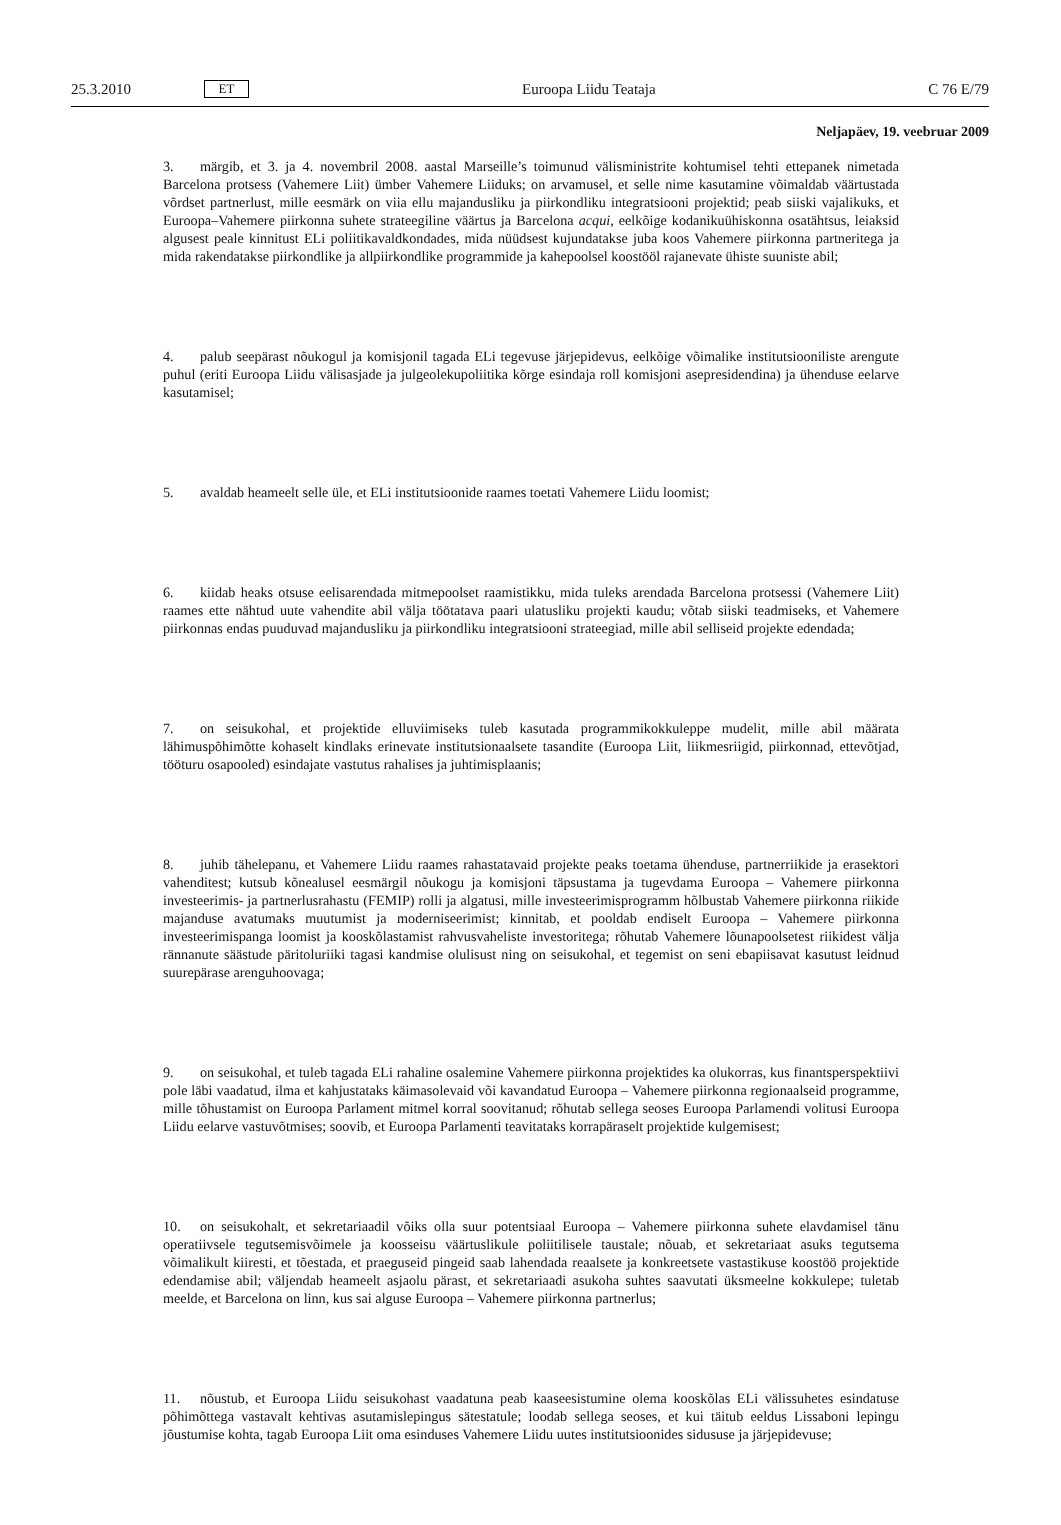25.3.2010 ET Euroopa Liidu Teataja C 76 E/79
Neljapäev, 19. veebruar 2009
3. märgib, et 3. ja 4. novembril 2008. aastal Marseille’s toimunud välisministrite kohtumisel tehti ettepanek nimetada Barcelona protsess (Vahemere Liit) ümber Vahemere Liiduks; on arvamusel, et selle nime kasutamine võimaldab väärtustada võrdset partnerlust, mille eesmärk on viia ellu majandusliku ja piirkondliku integratsiooni projektid; peab siiski vajalikuks, et Euroopa–Vahemere piirkonna suhete strateegiline väärtus ja Barcelona acqui, eelkõige kodanikuühiskonna osatähtsus, leiaksid algusest peale kinnitust ELi poliitikavaldkondades, mida nüüdsest kujundatakse juba koos Vahemere piirkonna partneritega ja mida rakendatakse piirkondlike ja allpiirkondlike programmide ja kahepoolsel koostööl rajanevate ühiste suuniste abil;
4. palub seepärast nõukogul ja komisjonil tagada ELi tegevuse järjepidevus, eelkõige võimalike institutsiooniliste arengute puhul (eriti Euroopa Liidu välisasjade ja julgeolekupoliitika kõrge esindaja roll komisjoni asepresidendina) ja ühenduse eelarve kasutamisel;
5. avaldab heameelt selle üle, et ELi institutsioonide raames toetati Vahemere Liidu loomist;
6. kiidab heaks otsuse eelisarendada mitmepoolset raamistikku, mida tuleks arendada Barcelona protsessi (Vahemere Liit) raames ette nähtud uute vahendite abil välja töötatava paari ulatusliku projekti kaudu; võtab siiski teadmiseks, et Vahemere piirkonnas endas puuduvad majandusliku ja piirkondliku integratsiooni strateegiad, mille abil selliseid projekte edendada;
7. on seisukohal, et projektide elluviimiseks tuleb kasutada programmikokkuleppe mudelit, mille abil määrata lähimuspõhimõtte kohaselt kindlaks erinevate institutsionaalsete tasandite (Euroopa Liit, liikmesriigid, piirkonnad, ettevõtjad, tööturu osapooled) esindajate vastutus rahalises ja juhtimisplaanis;
8. juhib tähelepanu, et Vahemere Liidu raames rahastatavaid projekte peaks toetama ühenduse, partnerriikide ja erasektori vahenditest; kutsub kõnealusel eesmärgil nõukogu ja komisjoni täpsustama ja tugevdama Euroopa – Vahemere piirkonna investeerimis- ja partnerlusrahastu (FEMIP) rolli ja algatusi, mille investeerimisprogramm hõlbustab Vahemere piirkonna riikide majanduse avatumaks muutumist ja moderniseerimist; kinnitab, et pooldab endiselt Euroopa – Vahemere piirkonna investeerimispanga loomist ja kooskõlastamist rahvusvaheliste investoritega; rõhutab Vahemere lõunapoolsetest riikidest välja rännanute säästude päritoluriiki tagasi kandmise olulisust ning on seisukohal, et tegemist on seni ebapiisavat kasutust leidnud suurepärase arenguhoovaga;
9. on seisukohal, et tuleb tagada ELi rahaline osalemine Vahemere piirkonna projektides ka olukorras, kus finantsperspektiivi pole läbi vaadatud, ilma et kahjustataks käimasolevaid või kavandatud Euroopa – Vahemere piirkonna regionaalseid programme, mille tõhustamist on Euroopa Parlament mitmel korral soovitanud; rõhutab sellega seoses Euroopa Parlamendi volitusi Euroopa Liidu eelarve vastuvõtmises; soovib, et Euroopa Parlamenti teavitataks korrapäraselt projektide kulgemisest;
10. on seisukohalt, et sekretariaadil võiks olla suur potentsiaal Euroopa – Vahemere piirkonna suhete elavdamisel tänu operatiivsele tegutsemisvõimele ja koosseisu väärtuslikule poliitilisele taustale; nõuab, et sekretariaat asuks tegutsema võimalikult kiiresti, et tõestada, et praeguseid pingeid saab lahendada reaalsete ja konkreetsete vastastikuse koostöö projektide edendamise abil; väljendab heameelt asjaolu pärast, et sekretariaadi asukoha suhtes saavutati üksmeelne kokkulepe; tuletab meelde, et Barcelona on linn, kus sai alguse Euroopa – Vahemere piirkonna partnerlus;
11. nõustub, et Euroopa Liidu seisukohast vaadatuna peab kaaseesistumine olema kooskõlas ELi välissuhetes esindatuse põhimõttega vastavalt kehtivas asutamislepingus sätestatule; loodab sellega seoses, et kui täitub eeldus Lissaboni lepingu jõustumise kohta, tagab Euroopa Liit oma esinduses Vahemere Liidu uutes institutsioonides sidususe ja järjepidevuse;